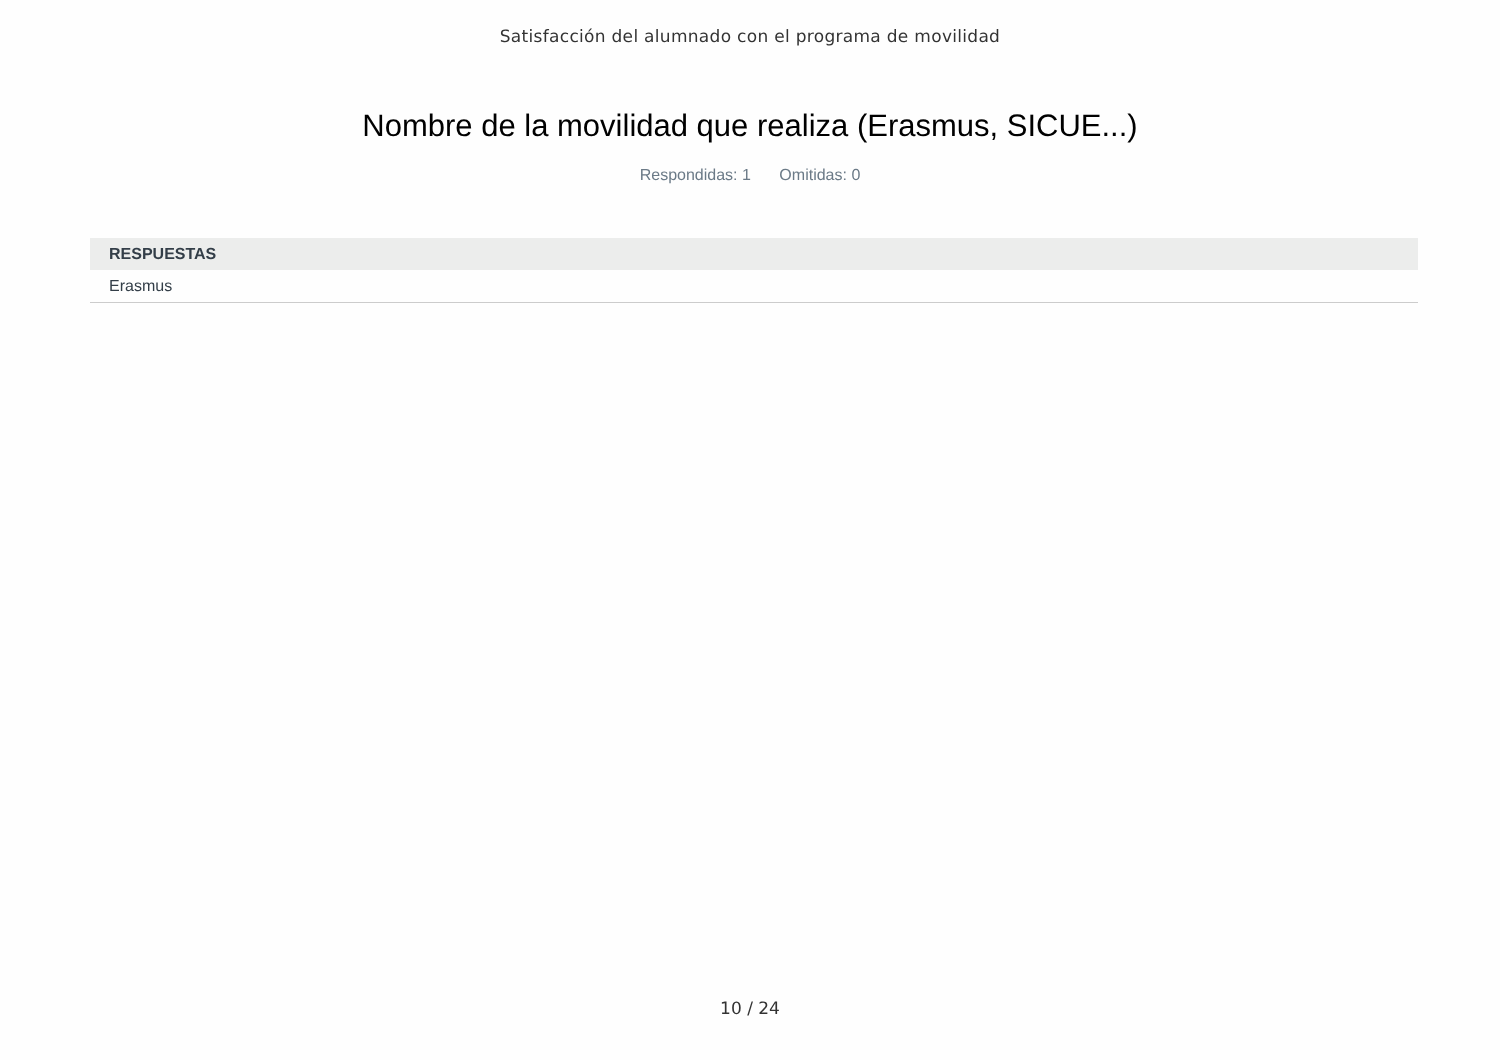Satisfacción del alumnado con el programa de movilidad
Nombre de la movilidad que realiza (Erasmus, SICUE...)
Respondidas: 1 Omitidas: 0
| RESPUESTAS |
| --- |
| Erasmus |
10 / 24